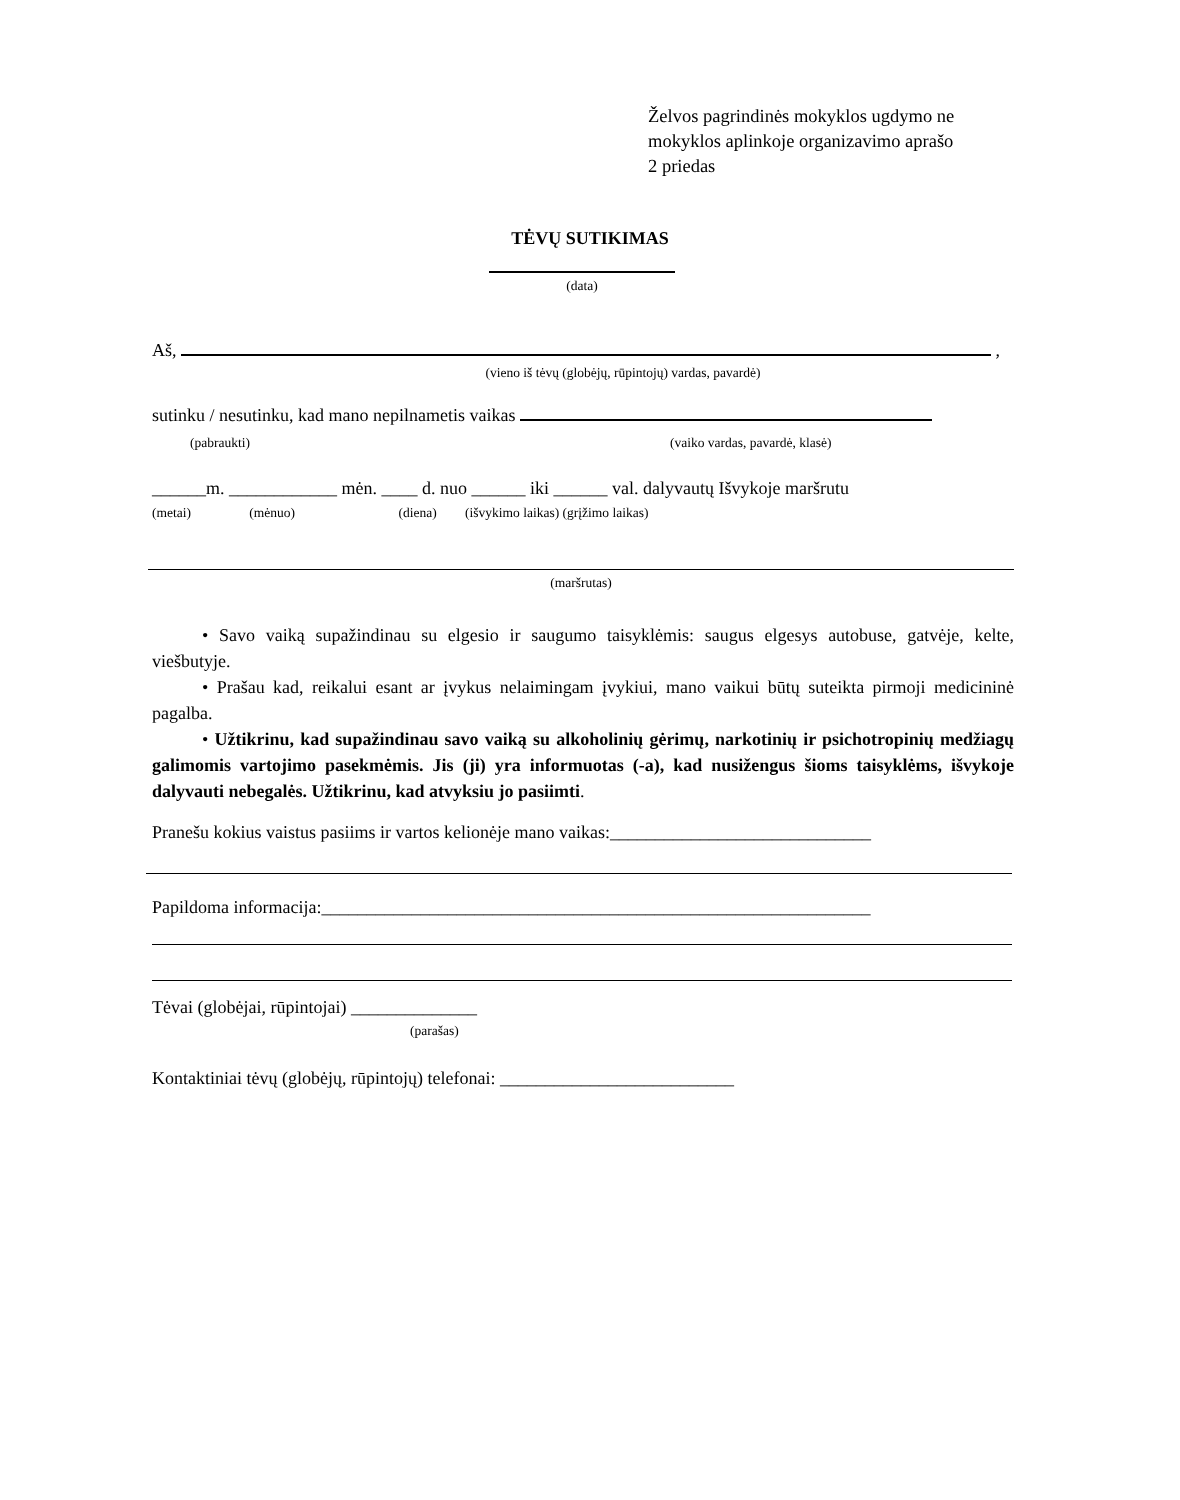Želvos pagrindinės mokyklos ugdymo ne
mokyklos aplinkoje organizavimo aprašo
2 priedas
TĖVŲ SUTIKIMAS
(data)
Aš, ,
(vieno iš tėvų (globėjų, rūpintojų) vardas, pavardė)
sutinku / nesutinku, kad mano nepilnametis vaikas
(pabraukti) (vaiko vardas, pavardė, klasė)
______m. ____________ mėn. ____ d. nuo ______ iki ______ val. dalyvautų Išvykoje maršrutu
(metai) (mėnuo) (diena) (išvykimo laikas) (grįžimo laikas)
(maršrutas)
• Savo vaiką supažindinau su elgesio ir saugumo taisyklėmis: saugus elgesys autobuse, gatvėje, kelte, viešbutyje.
• Prašau kad, reikalui esant ar įvykus nelaimingam įvykiui, mano vaikui būtų suteikta pirmoji medicininė pagalba.
• Užtikrinu, kad supažindinau savo vaiką su alkoholinių gėrimų, narkotinių ir psichotropinių medžiagų galimomis vartojimo pasekmėmis. Jis (ji) yra informuotas (-a), kad nusižengus šioms taisyklėms, išvykoje dalyvauti nebegalės. Užtikrinu, kad atvyksiu jo pasiimti.
Pranešu kokius vaistus pasiims ir vartos kelionėje mano vaikas:_____________________________
Papildoma informacija:_____________________________________________________________
Tėvai (globėjai, rūpintojai) ______________
(parašas)
Kontaktiniai tėvų (globėjų, rūpintojų) telefonai: __________________________